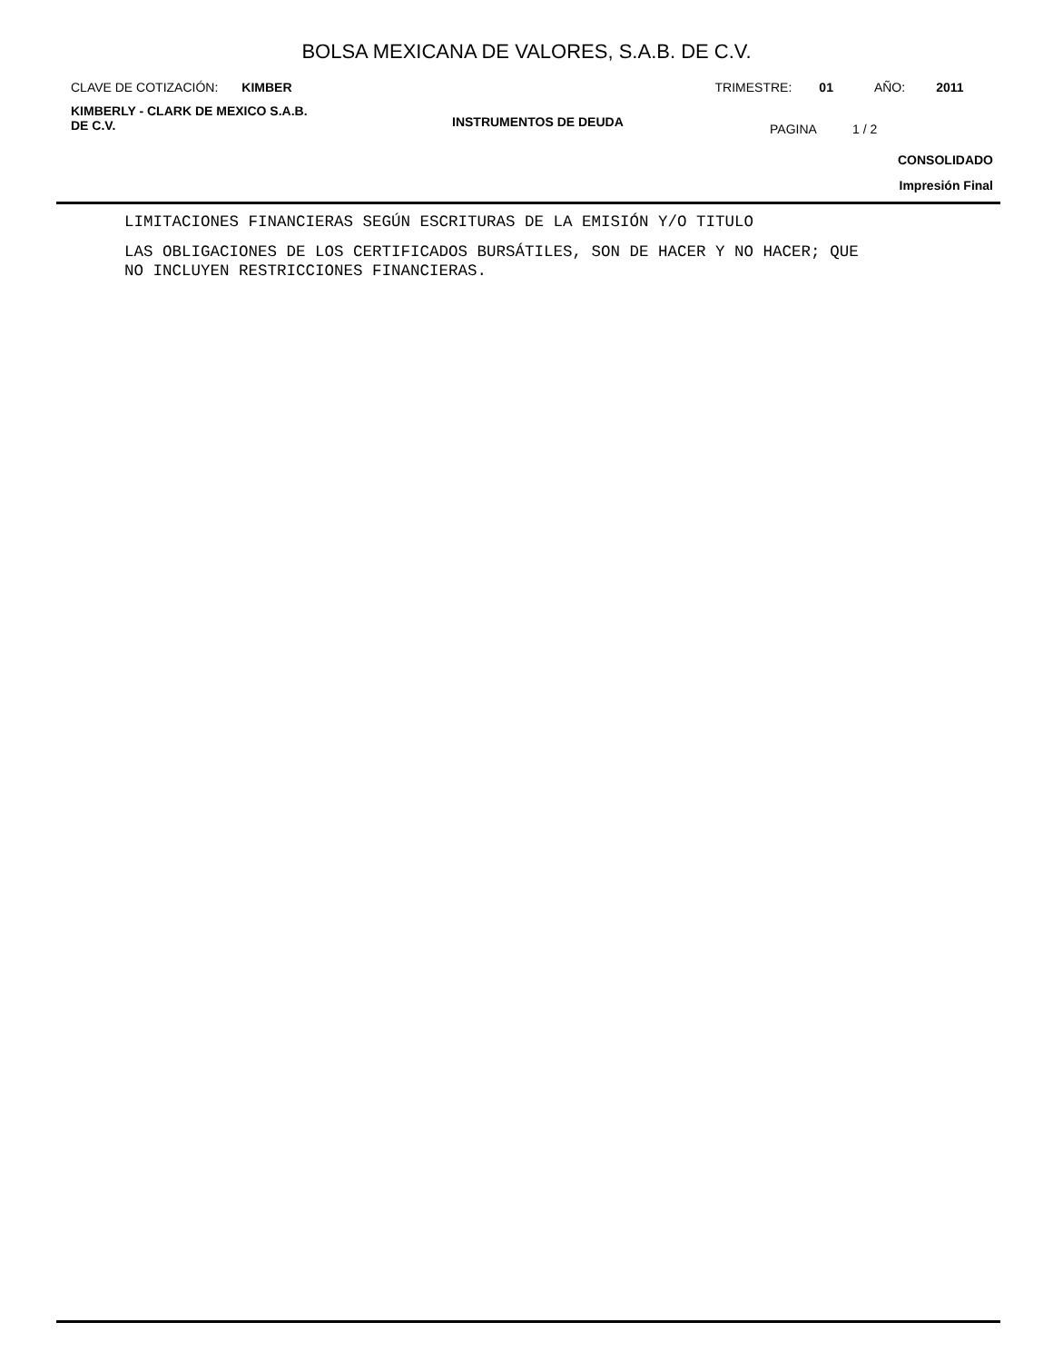BOLSA MEXICANA DE VALORES, S.A.B. DE C.V.
CLAVE DE COTIZACIÓN: KIMBER TRIMESTRE: 01 AÑO: 2011
KIMBERLY - CLARK DE MEXICO S.A.B.
DE C.V.
INSTRUMENTOS DE DEUDA
PAGINA 1 / 2
CONSOLIDADO
Impresión Final
LIMITACIONES FINANCIERAS SEGÚN ESCRITURAS DE LA EMISIÓN Y/O TITULO
LAS OBLIGACIONES DE LOS CERTIFICADOS BURSÁTILES, SON DE HACER Y NO HACER; QUE
NO INCLUYEN RESTRICCIONES FINANCIERAS.